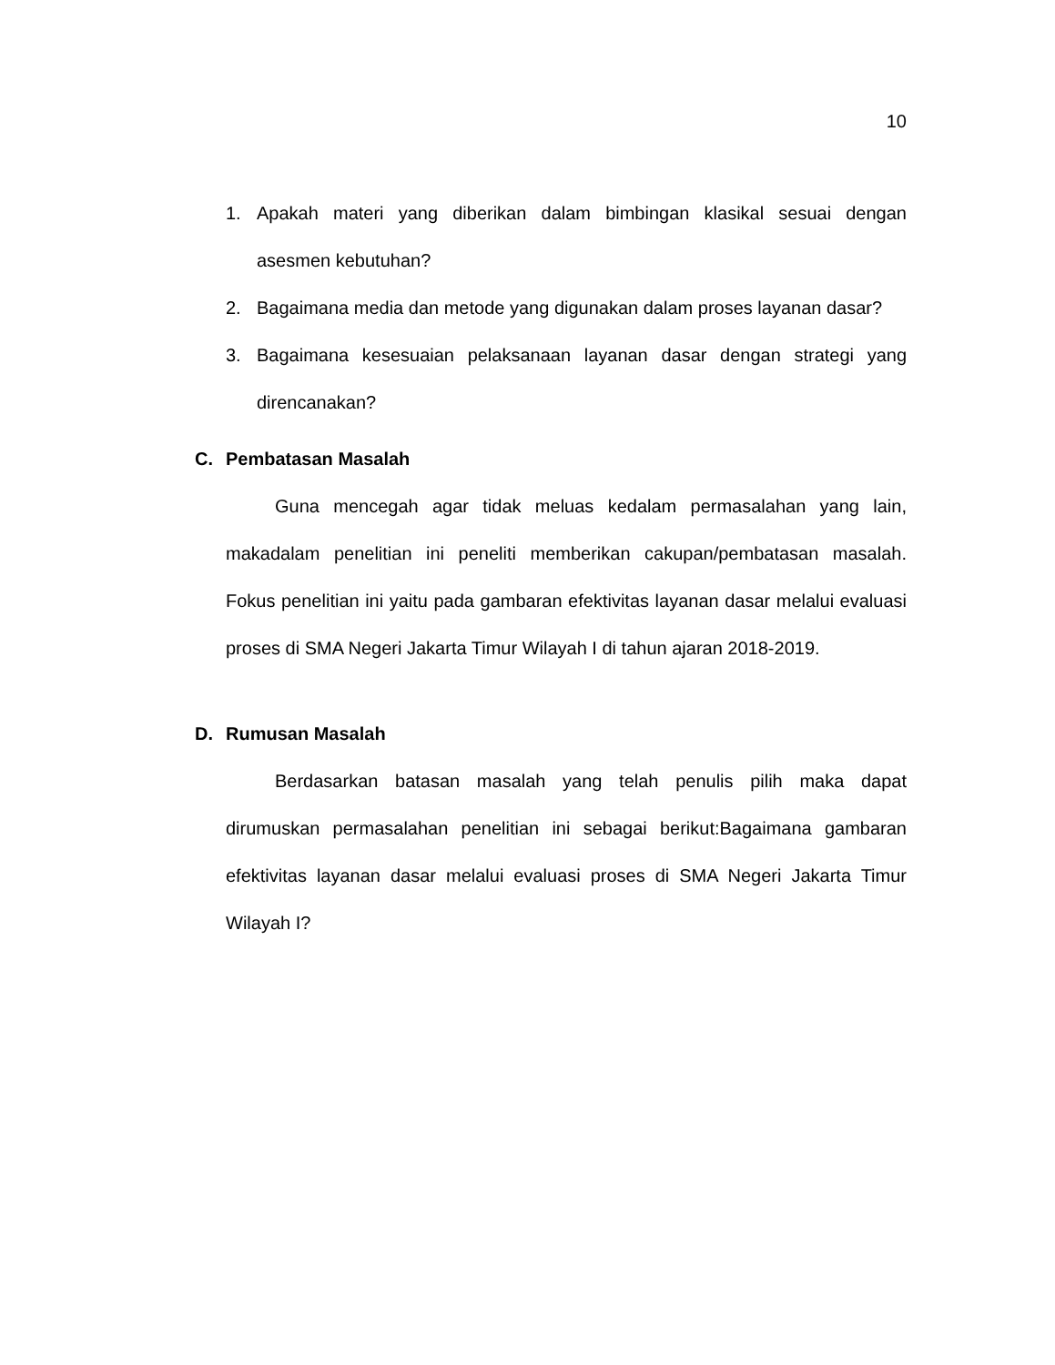10
1. Apakah materi yang diberikan dalam bimbingan klasikal sesuai dengan asesmen kebutuhan?
2. Bagaimana media dan metode yang digunakan dalam proses layanan dasar?
3. Bagaimana kesesuaian pelaksanaan layanan dasar dengan strategi yang direncanakan?
C. Pembatasan Masalah
Guna mencegah agar tidak meluas kedalam permasalahan yang lain, makadalam penelitian ini peneliti memberikan cakupan/pembatasan masalah. Fokus penelitian ini yaitu pada gambaran efektivitas layanan dasar melalui evaluasi proses di SMA Negeri Jakarta Timur Wilayah I di tahun ajaran 2018-2019.
D. Rumusan Masalah
Berdasarkan batasan masalah yang telah penulis pilih maka dapat dirumuskan permasalahan penelitian ini sebagai berikut:Bagaimana gambaran efektivitas layanan dasar melalui evaluasi proses di SMA Negeri Jakarta Timur Wilayah I?